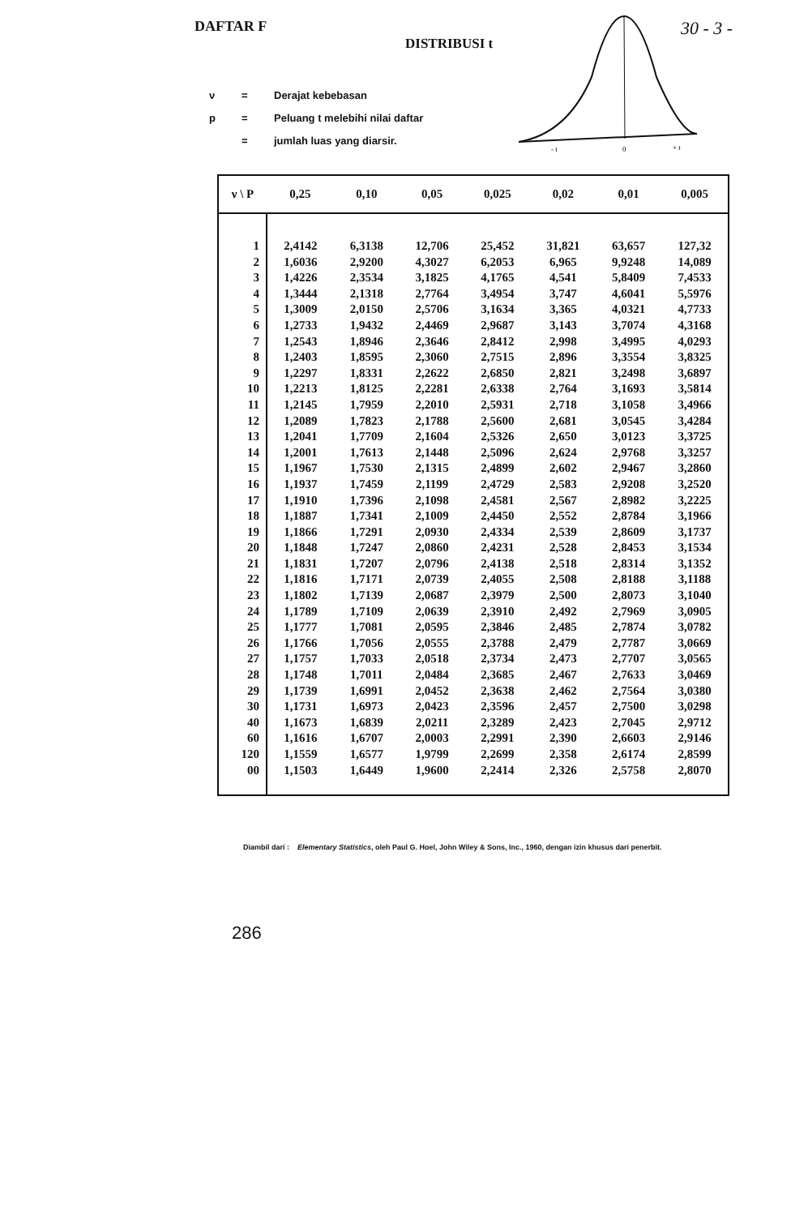DAFTAR F
DISTRIBUSI t
30 - 3 -
ν = Derajat kebebasan
p = Peluang t melebihi nilai daftar
= jumlah luas yang diarsir.
- t
0
+ t
| ν \ P | 0,25 | 0,10 | 0,05 | 0,025 | 0,02 | 0,01 | 0,005 |
| --- | --- | --- | --- | --- | --- | --- | --- |
| 1 | 2,4142 | 6,3138 | 12,706 | 25,452 | 31,821 | 63,657 | 127,32 |
| 2 | 1,6036 | 2,9200 | 4,3027 | 6,2053 | 6,965 | 9,9248 | 14,089 |
| 3 | 1,4226 | 2,3534 | 3,1825 | 4,1765 | 4,541 | 5,8409 | 7,4533 |
| 4 | 1,3444 | 2,1318 | 2,7764 | 3,4954 | 3,747 | 4,6041 | 5,5976 |
| 5 | 1,3009 | 2,0150 | 2,5706 | 3,1634 | 3,365 | 4,0321 | 4,7733 |
| 6 | 1,2733 | 1,9432 | 2,4469 | 2,9687 | 3,143 | 3,7074 | 4,3168 |
| 7 | 1,2543 | 1,8946 | 2,3646 | 2,8412 | 2,998 | 3,4995 | 4,0293 |
| 8 | 1,2403 | 1,8595 | 2,3060 | 2,7515 | 2,896 | 3,3554 | 3,8325 |
| 9 | 1,2297 | 1,8331 | 2,2622 | 2,6850 | 2,821 | 3,2498 | 3,6897 |
| 10 | 1,2213 | 1,8125 | 2,2281 | 2,6338 | 2,764 | 3,1693 | 3,5814 |
| 11 | 1,2145 | 1,7959 | 2,2010 | 2,5931 | 2,718 | 3,1058 | 3,4966 |
| 12 | 1,2089 | 1,7823 | 2,1788 | 2,5600 | 2,681 | 3,0545 | 3,4284 |
| 13 | 1,2041 | 1,7709 | 2,1604 | 2,5326 | 2,650 | 3,0123 | 3,3725 |
| 14 | 1,2001 | 1,7613 | 2,1448 | 2,5096 | 2,624 | 2,9768 | 3,3257 |
| 15 | 1,1967 | 1,7530 | 2,1315 | 2,4899 | 2,602 | 2,9467 | 3,2860 |
| 16 | 1,1937 | 1,7459 | 2,1199 | 2,4729 | 2,583 | 2,9208 | 3,2520 |
| 17 | 1,1910 | 1,7396 | 2,1098 | 2,4581 | 2,567 | 2,8982 | 3,2225 |
| 18 | 1,1887 | 1,7341 | 2,1009 | 2,4450 | 2,552 | 2,8784 | 3,1966 |
| 19 | 1,1866 | 1,7291 | 2,0930 | 2,4334 | 2,539 | 2,8609 | 3,1737 |
| 20 | 1,1848 | 1,7247 | 2,0860 | 2,4231 | 2,528 | 2,8453 | 3,1534 |
| 21 | 1,1831 | 1,7207 | 2,0796 | 2,4138 | 2,518 | 2,8314 | 3,1352 |
| 22 | 1,1816 | 1,7171 | 2,0739 | 2,4055 | 2,508 | 2,8188 | 3,1188 |
| 23 | 1,1802 | 1,7139 | 2,0687 | 2,3979 | 2,500 | 2,8073 | 3,1040 |
| 24 | 1,1789 | 1,7109 | 2,0639 | 2,3910 | 2,492 | 2,7969 | 3,0905 |
| 25 | 1,1777 | 1,7081 | 2,0595 | 2,3846 | 2,485 | 2,7874 | 3,0782 |
| 26 | 1,1766 | 1,7056 | 2,0555 | 2,3788 | 2,479 | 2,7787 | 3,0669 |
| 27 | 1,1757 | 1,7033 | 2,0518 | 2,3734 | 2,473 | 2,7707 | 3,0565 |
| 28 | 1,1748 | 1,7011 | 2,0484 | 2,3685 | 2,467 | 2,7633 | 3,0469 |
| 29 | 1,1739 | 1,6991 | 2,0452 | 2,3638 | 2,462 | 2,7564 | 3,0380 |
| 30 | 1,1731 | 1,6973 | 2,0423 | 2,3596 | 2,457 | 2,7500 | 3,0298 |
| 40 | 1,1673 | 1,6839 | 2,0211 | 2,3289 | 2,423 | 2,7045 | 2,9712 |
| 60 | 1,1616 | 1,6707 | 2,0003 | 2,2991 | 2,390 | 2,6603 | 2,9146 |
| 120 | 1,1559 | 1,6577 | 1,9799 | 2,2699 | 2,358 | 2,6174 | 2,8599 |
| 00 | 1,1503 | 1,6449 | 1,9600 | 2,2414 | 2,326 | 2,5758 | 2,8070 |
Diambil dari : Elementary Statistics, oleh Paul G. Hoel, John Wiley & Sons, Inc., 1960, dengan izin khusus dari penerbit.
286